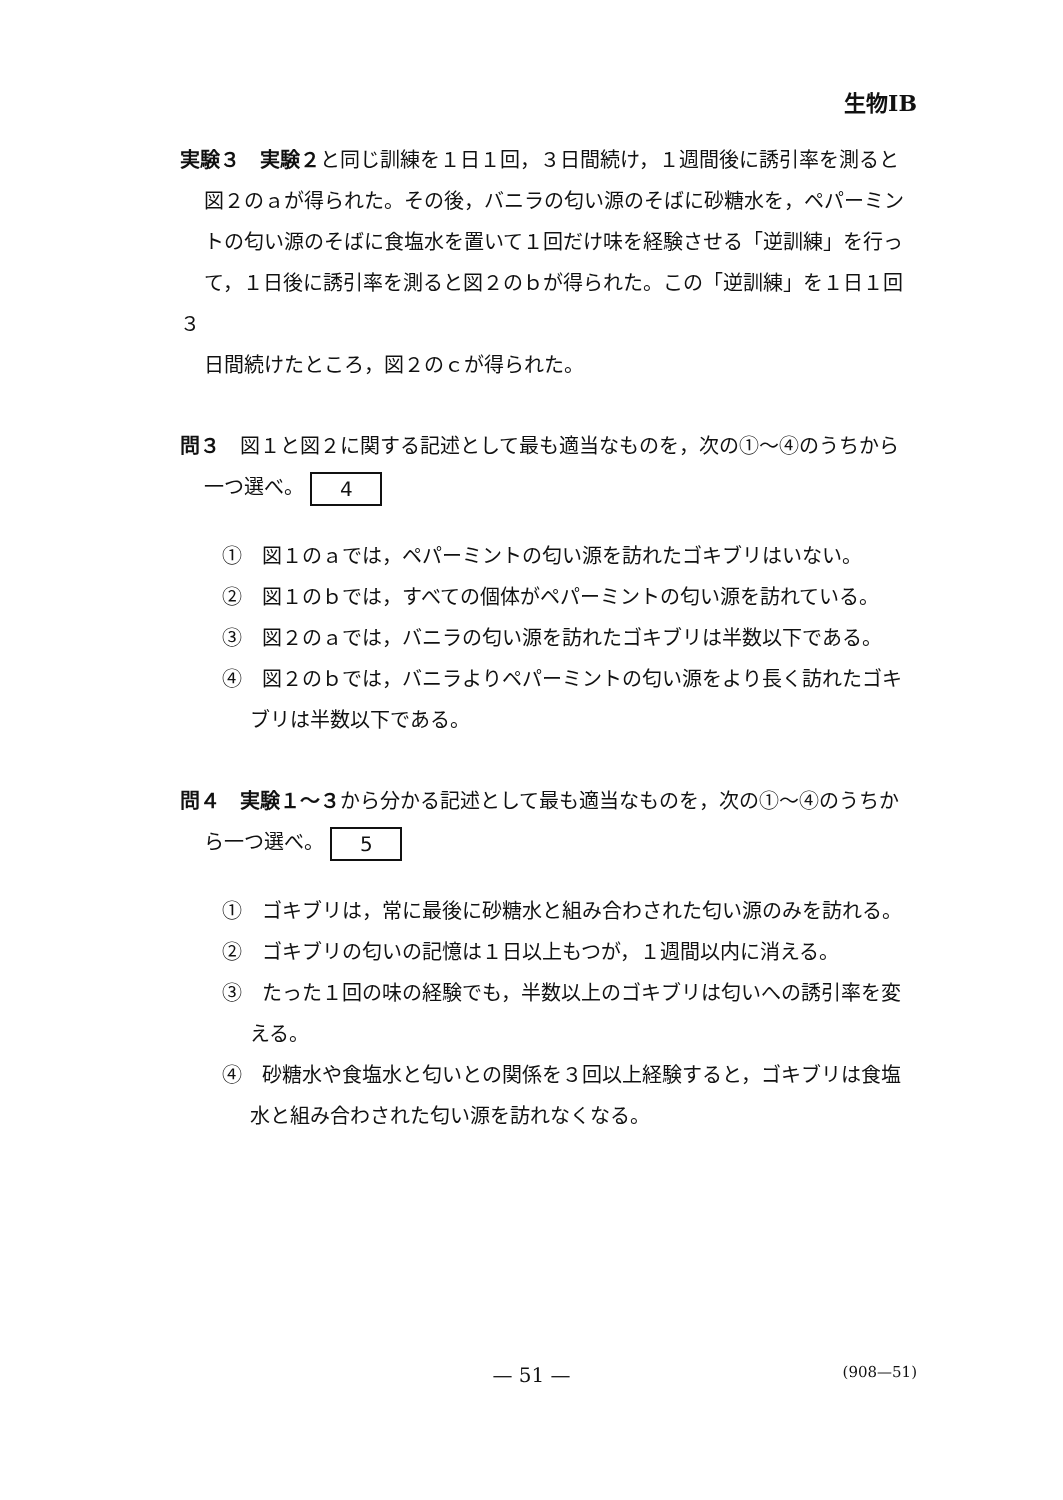生物ⅠB
実験３　実験２と同じ訓練を１日１回，３日間続け，１週間後に誘引率を測ると
図２のａが得られた。その後，バニラの匂い源のそばに砂糖水を，ペパーミン
トの匂い源のそばに食塩水を置いて１回だけ味を経験させる「逆訓練」を行っ
て，１日後に誘引率を測ると図２のｂが得られた。この「逆訓練」を１日１回３
日間続けたところ，図２のｃが得られた。
問３　図１と図２に関する記述として最も適当なものを，次の①～④のうちから
一つ選べ。 4
①　図１のａでは，ペパーミントの匂い源を訪れたゴキブリはいない。
②　図１のｂでは，すべての個体がペパーミントの匂い源を訪れている。
③　図２のａでは，バニラの匂い源を訪れたゴキブリは半数以下である。
④　図２のｂでは，バニラよりペパーミントの匂い源をより長く訪れたゴキブリは半数以下である。
問４　実験１～３から分かる記述として最も適当なものを，次の①～④のうちか
ら一つ選べ。 5
①　ゴキブリは，常に最後に砂糖水と組み合わされた匂い源のみを訪れる。
②　ゴキブリの匂いの記憶は１日以上もつが，１週間以内に消える。
③　たった１回の味の経験でも，半数以上のゴキブリは匂いへの誘引率を変える。
④　砂糖水や食塩水と匂いとの関係を３回以上経験すると，ゴキブリは食塩水と組み合わされた匂い源を訪れなくなる。
— 51 —
(908—51)